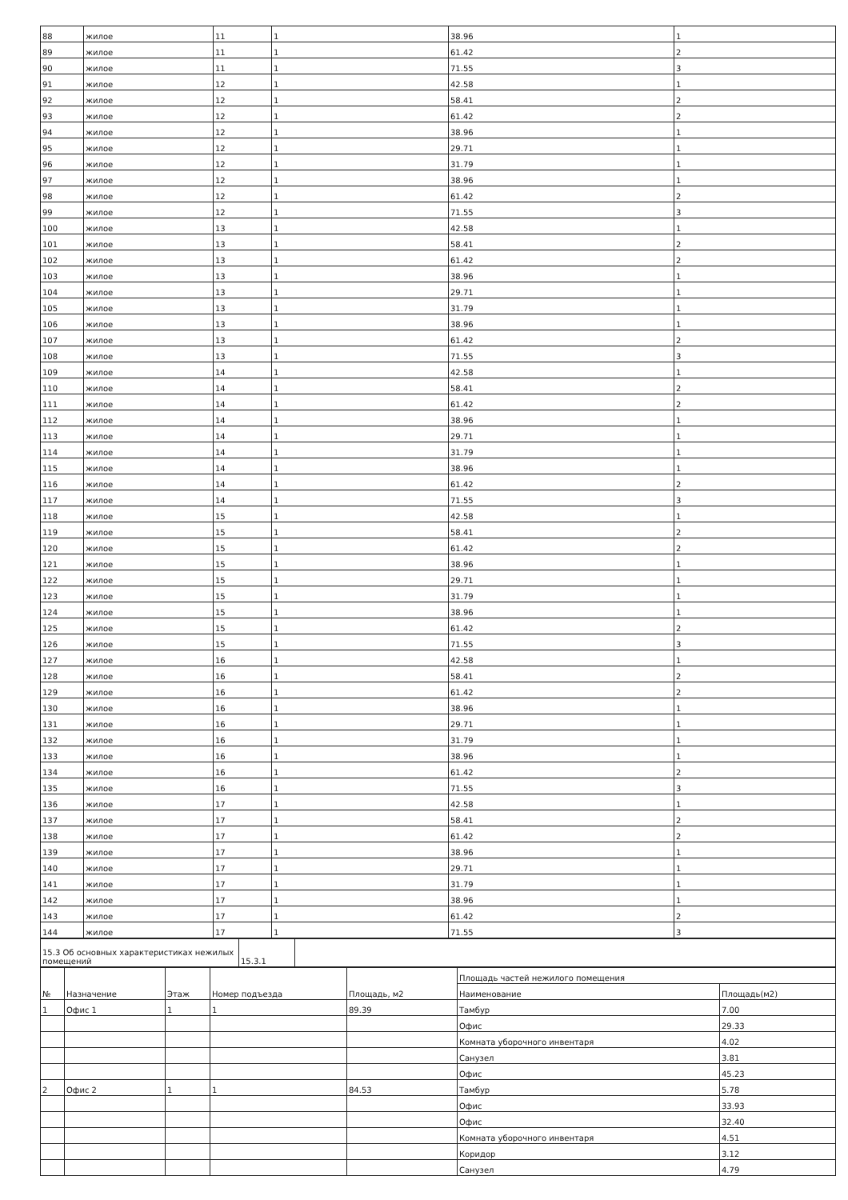| 88 | жилое | 11 | 1 | 38.96 | 1 |
| 89 | жилое | 11 | 1 | 61.42 | 2 |
| 90 | жилое | 11 | 1 | 71.55 | 3 |
| 91 | жилое | 12 | 1 | 42.58 | 1 |
| 92 | жилое | 12 | 1 | 58.41 | 2 |
| 93 | жилое | 12 | 1 | 61.42 | 2 |
| 94 | жилое | 12 | 1 | 38.96 | 1 |
| 95 | жилое | 12 | 1 | 29.71 | 1 |
| 96 | жилое | 12 | 1 | 31.79 | 1 |
| 97 | жилое | 12 | 1 | 38.96 | 1 |
| 98 | жилое | 12 | 1 | 61.42 | 2 |
| 99 | жилое | 12 | 1 | 71.55 | 3 |
| 100 | жилое | 13 | 1 | 42.58 | 1 |
| 101 | жилое | 13 | 1 | 58.41 | 2 |
| 102 | жилое | 13 | 1 | 61.42 | 2 |
| 103 | жилое | 13 | 1 | 38.96 | 1 |
| 104 | жилое | 13 | 1 | 29.71 | 1 |
| 105 | жилое | 13 | 1 | 31.79 | 1 |
| 106 | жилое | 13 | 1 | 38.96 | 1 |
| 107 | жилое | 13 | 1 | 61.42 | 2 |
| 108 | жилое | 13 | 1 | 71.55 | 3 |
| 109 | жилое | 14 | 1 | 42.58 | 1 |
| 110 | жилое | 14 | 1 | 58.41 | 2 |
| 111 | жилое | 14 | 1 | 61.42 | 2 |
| 112 | жилое | 14 | 1 | 38.96 | 1 |
| 113 | жилое | 14 | 1 | 29.71 | 1 |
| 114 | жилое | 14 | 1 | 31.79 | 1 |
| 115 | жилое | 14 | 1 | 38.96 | 1 |
| 116 | жилое | 14 | 1 | 61.42 | 2 |
| 117 | жилое | 14 | 1 | 71.55 | 3 |
| 118 | жилое | 15 | 1 | 42.58 | 1 |
| 119 | жилое | 15 | 1 | 58.41 | 2 |
| 120 | жилое | 15 | 1 | 61.42 | 2 |
| 121 | жилое | 15 | 1 | 38.96 | 1 |
| 122 | жилое | 15 | 1 | 29.71 | 1 |
| 123 | жилое | 15 | 1 | 31.79 | 1 |
| 124 | жилое | 15 | 1 | 38.96 | 1 |
| 125 | жилое | 15 | 1 | 61.42 | 2 |
| 126 | жилое | 15 | 1 | 71.55 | 3 |
| 127 | жилое | 16 | 1 | 42.58 | 1 |
| 128 | жилое | 16 | 1 | 58.41 | 2 |
| 129 | жилое | 16 | 1 | 61.42 | 2 |
| 130 | жилое | 16 | 1 | 38.96 | 1 |
| 131 | жилое | 16 | 1 | 29.71 | 1 |
| 132 | жилое | 16 | 1 | 31.79 | 1 |
| 133 | жилое | 16 | 1 | 38.96 | 1 |
| 134 | жилое | 16 | 1 | 61.42 | 2 |
| 135 | жилое | 16 | 1 | 71.55 | 3 |
| 136 | жилое | 17 | 1 | 42.58 | 1 |
| 137 | жилое | 17 | 1 | 58.41 | 2 |
| 138 | жилое | 17 | 1 | 61.42 | 2 |
| 139 | жилое | 17 | 1 | 38.96 | 1 |
| 140 | жилое | 17 | 1 | 29.71 | 1 |
| 141 | жилое | 17 | 1 | 31.79 | 1 |
| 142 | жилое | 17 | 1 | 38.96 | 1 |
| 143 | жилое | 17 | 1 | 61.42 | 2 |
| 144 | жилое | 17 | 1 | 71.55 | 3 |
| 15.3 Об основных характеристиках нежилых помещений | 15.3.1 | |
| № | Назначение | Этаж | Номер подъезда | Площадь, м2 | Площадь частей нежилого помещения | |
| --- | --- | --- | --- | --- | --- | --- |
| | | | | | Наименование | Площадь(м2) |
| 1 | Офис 1 | 1 | 1 | 89.39 | Тамбур | 7.00 |
| | | | | | Офис | 29.33 |
| | | | | | Комната уборочного инвентаря | 4.02 |
| | | | | | Санузел | 3.81 |
| | | | | | Офис | 45.23 |
| 2 | Офис 2 | 1 | 1 | 84.53 | Тамбур | 5.78 |
| | | | | | Офис | 33.93 |
| | | | | | Офис | 32.40 |
| | | | | | Комната уборочного инвентаря | 4.51 |
| | | | | | Коридор | 3.12 |
| | | | | | Санузел | 4.79 |